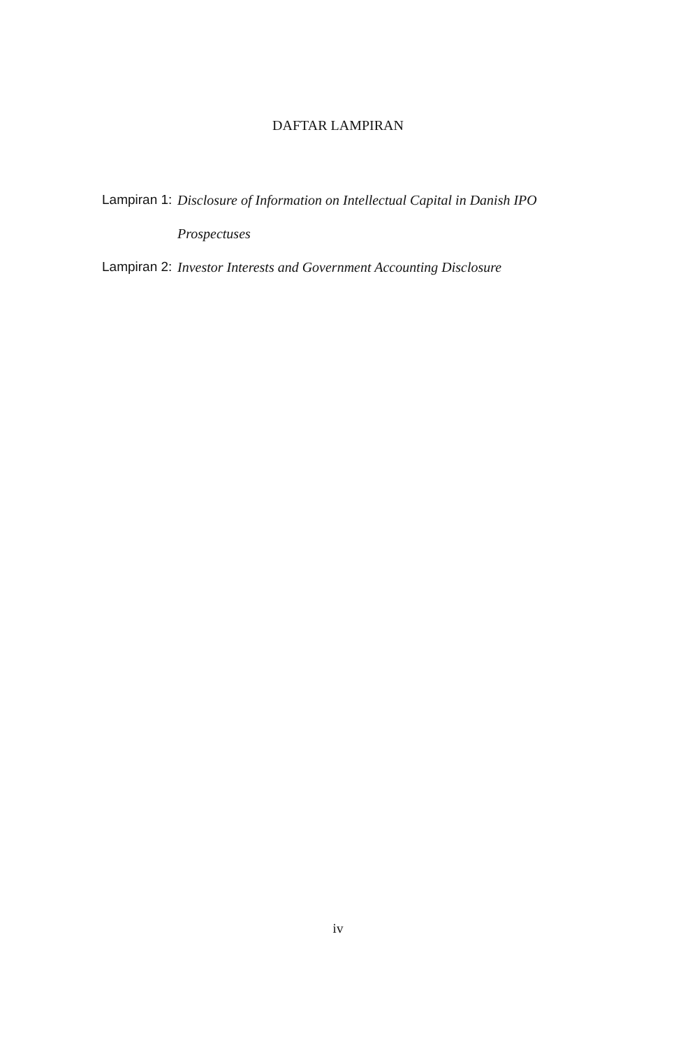DAFTAR LAMPIRAN
Lampiran 1: Disclosure of Information on Intellectual Capital in Danish IPO Prospectuses
Lampiran 2: Investor Interests and Government Accounting Disclosure
iv